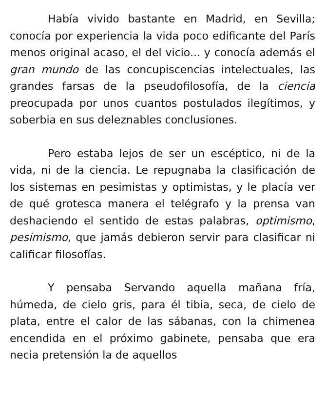Había vivido bastante en Madrid, en Sevilla; conocía por experiencia la vida poco edificante del París menos original acaso, el del vicio... y conocía además el gran mundo de las concupiscencias intelectuales, las grandes farsas de la pseudofilosofía, de la ciencia preocupada por unos cuantos postulados ilegítimos, y soberbia en sus deleznables conclusiones.
Pero estaba lejos de ser un escéptico, ni de la vida, ni de la ciencia. Le repugnaba la clasificación de los sistemas en pesimistas y optimistas, y le placía ver de qué grotesca manera el telégrafo y la prensa van deshaciendo el sentido de estas palabras, optimismo, pesimismo, que jamás debieron servir para clasificar ni calificar filosofías.
Y pensaba Servando aquella mañana fría, húmeda, de cielo gris, para él tibia, seca, de cielo de plata, entre el calor de las sábanas, con la chimenea encendida en el próximo gabinete, pensaba que era necia pretensión la de aquellos